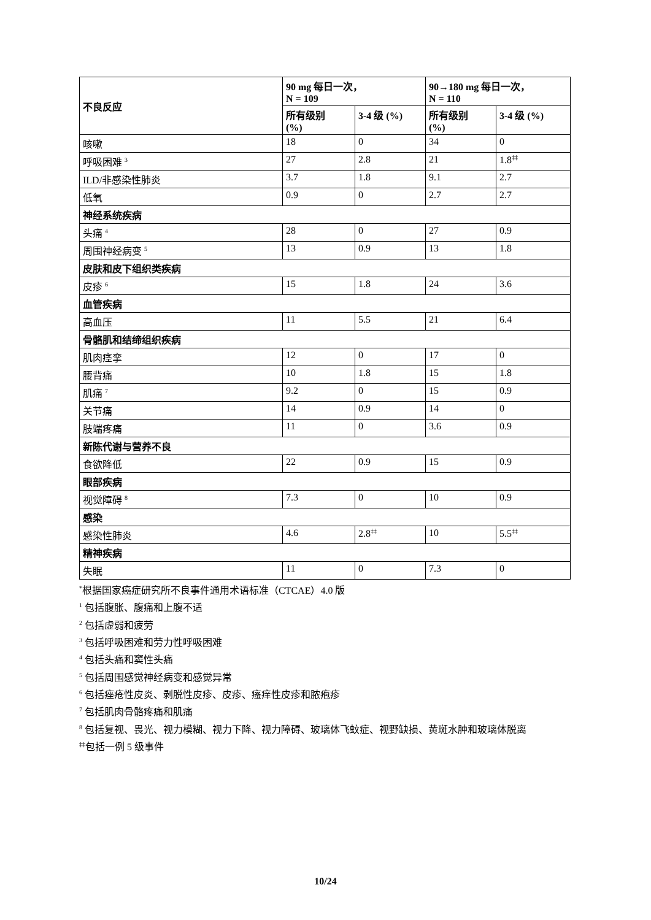| 不良反应 | 90 mg 每日一次， N = 109 | | 90→180 mg 每日一次， N = 110 | |
| --- | --- | --- | --- | --- |
| | 所有级别 (%) | 3-4 级 (%) | 所有级别 (%) | 3-4 级 (%) |
| 咳嗽 | 18 | 0 | 34 | 0 |
| 呼吸困难 <sup>3</sup> | 27 | 2.8 | 21 | 1.8<sup>‡‡</sup> |
| ILD/非感染性肺炎 | 3.7 | 1.8 | 9.1 | 2.7 |
| 低氧 | 0.9 | 0 | 2.7 | 2.7 |
| 神经系统疾病 | | | | |
| 头痛 <sup>4</sup> | 28 | 0 | 27 | 0.9 |
| 周围神经病变 <sup>5</sup> | 13 | 0.9 | 13 | 1.8 |
| 皮肤和皮下组织类疾病 | | | | |
| 皮疹 <sup>6</sup> | 15 | 1.8 | 24 | 3.6 |
| 血管疾病 | | | | |
| 高血压 | 11 | 5.5 | 21 | 6.4 |
| 骨骼肌和结缔组织疾病 | | | | |
| 肌肉痉挛 | 12 | 0 | 17 | 0 |
| 腰背痛 | 10 | 1.8 | 15 | 1.8 |
| 肌痛 <sup>7</sup> | 9.2 | 0 | 15 | 0.9 |
| 关节痛 | 14 | 0.9 | 14 | 0 |
| 肢端疼痛 | 11 | 0 | 3.6 | 0.9 |
| 新陈代谢与营养不良 | | | | |
| 食欲降低 | 22 | 0.9 | 15 | 0.9 |
| 眼部疾病 | | | | |
| 视觉障碍 <sup>8</sup> | 7.3 | 0 | 10 | 0.9 |
| 感染 | | | | |
| 感染性肺炎 | 4.6 | 2.8<sup>‡‡</sup> | 10 | 5.5<sup>‡‡</sup> |
| 精神疾病 | | | | |
| 失眠 | 11 | 0 | 7.3 | 0 |
<sup>*</sup> 根据国家癌症研究所不良事件通用术语标准（CTCAE）4.0 版
<sup>1</sup> 包括腹胀、腹痛和上腹不适
<sup>2</sup> 包括虚弱和疲劳
<sup>3</sup> 包括呼吸困难和劳力性呼吸困难
<sup>4</sup> 包括头痛和窦性头痛
<sup>5</sup> 包括周围感觉神经病变和感觉异常
<sup>6</sup> 包括痤疮性皮炎、剥脱性皮疹、皮疹、瘙痒性皮疹和脓疱疹
<sup>7</sup> 包括肌肉骨骼疼痛和肌痛
<sup>8</sup> 包括复视、畏光、视力模糊、视力下降、视力障碍、玻璃体飞蚊症、视野缺损、黄斑水肿和玻璃体脱离
<sup>‡‡</sup> 包括一例 5 级事件
10/24